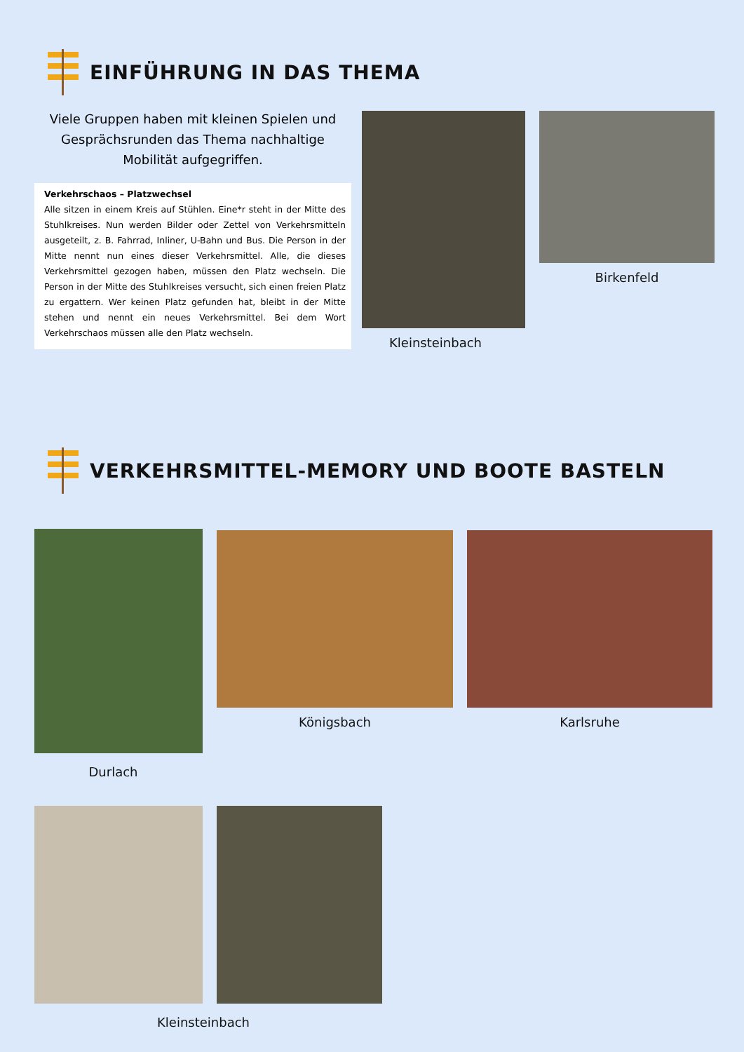EINFÜHRUNG IN DAS THEMA
Viele Gruppen haben mit kleinen Spielen und Gesprächsrunden das Thema nachhaltige Mobilität aufgegriffen.
Verkehrschaos – Platzwechsel
Alle sitzen in einem Kreis auf Stühlen. Eine*r steht in der Mitte des Stuhlkreises. Nun werden Bilder oder Zettel von Verkehrsmitteln ausgeteilt, z. B. Fahrrad, Inliner, U-Bahn und Bus. Die Person in der Mitte nennt nun eines dieser Verkehrsmittel. Alle, die dieses Verkehrsmittel gezogen haben, müssen den Platz wechseln. Die Person in der Mitte des Stuhlkreises versucht, sich einen freien Platz zu ergattern. Wer keinen Platz gefunden hat, bleibt in der Mitte stehen und nennt ein neues Verkehrsmittel. Bei dem Wort Verkehrschaos müssen alle den Platz wechseln.
Kleinsteinbach
Birkenfeld
VERKEHRSMITTEL-MEMORY UND BOOTE BASTELN
Königsbach Karlsruhe
Durlach
Kleinsteinbach